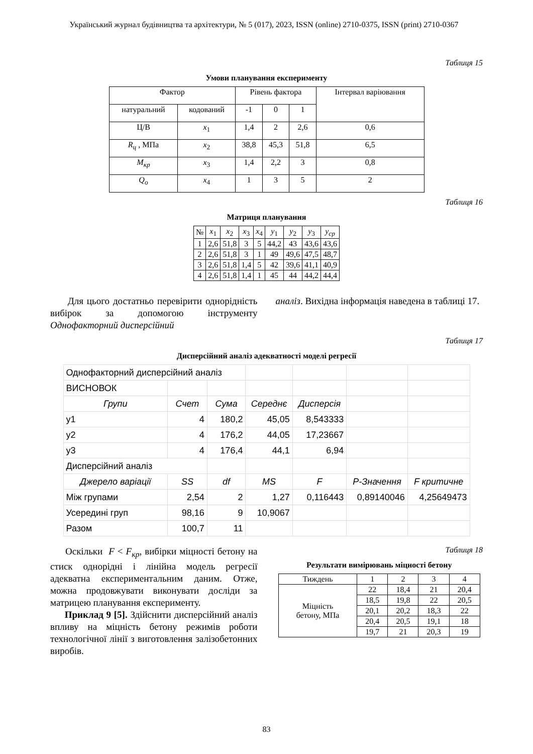Український журнал будівництва та архітектури, № 5 (017), 2023, ISSN (online) 2710-0375, ISSN (print) 2710-0367
Таблиця 15
Умови планування експерименту
| Фактор | | Рівень фактора | | | Інтервал варіювання |
| натуральний | кодований | -1 | 0 | 1 | |
| Ц/В | x<sub>1</sub> | 1,4 | 2 | 2,6 | 0,6 |
| R<sub>ц</sub> , МПа | x<sub>2</sub> | 38,8 | 45,3 | 51,8 | 6,5 |
| M<sub>кр</sub> | x<sub>3</sub> | 1,4 | 2,2 | 3 | 0,8 |
| Q<sub>o</sub> | x<sub>4</sub> | 1 | 3 | 5 | 2 |
Таблиця 16
Матриця планування
| № | x<sub>1</sub> | x<sub>2</sub> | x<sub>3</sub> | x<sub>4</sub> | y<sub>1</sub> | y<sub>2</sub> | y<sub>3</sub> | y<sub>ср</sub> |
| 1 | 2,6 | 51,8 | 3 | 5 | 44,2 | 43 | 43,6 | 43,6 |
| 2 | 2,6 | 51,8 | 3 | 1 | 49 | 49,6 | 47,5 | 48,7 |
| 3 | 2,6 | 51,8 | 1,4 | 5 | 42 | 39,6 | 41,1 | 40,9 |
| 4 | 2,6 | 51,8 | 1,4 | 1 | 45 | 44 | 44,2 | 44,4 |
Для цього достатньо перевірити однорідність вибірок за допомогою інструменту Однофакторний дисперсійний
аналіз. Вихідна інформація наведена в таблиці 17.
Таблиця 17
Дисперсійний аналіз адекватності моделі регресії
| Однофакторний дисперсійний аналіз | | | | | | |
| ВИСНОВОК | | | | | | |
| Групи | Счет | Сума | Середнє | Дисперсія | | |
| y1 | 4 | 180,2 | 45,05 | 8,543333 | | |
| y2 | 4 | 176,2 | 44,05 | 17,23667 | | |
| y3 | 4 | 176,4 | 44,1 | 6,94 | | |
| Дисперсійний аналіз | | | | | | |
| Джерело варіації | SS | df | MS | F | P-Значення | F критичне |
| Між групами | 2,54 | 2 | 1,27 | 0,116443 | 0,89140046 | 4,25649473 |
| Усередині груп | 98,16 | 9 | 10,9067 | | | |
| Разом | 100,7 | 11 | | | | |
Оскільки F < F<sub>кр</sub>, вибірки міцності бетону на стиск однорідні і лінійна модель регресії адекватна експериментальним даним. Отже, можна продовжувати виконувати досліди за матрицею планування експерименту.
Приклад 9 [5]. Здійснити дисперсійний аналіз впливу на міцність бетону режимів роботи технологічної лінії з виготовлення залізобетонних виробів.
Таблиця 18
Результати вимірювань міцності бетону
| Тиждень | 1 | 2 | 3 | 4 |
| Міцність бетону, МПа | 22 | 18,4 | 21 | 20,4 |
| | 18,5 | 19,8 | 22 | 20,5 |
| | 20,1 | 20,2 | 18,3 | 22 |
| | 20,4 | 20,5 | 19,1 | 18 |
| | 19,7 | 21 | 20,3 | 19 |
83